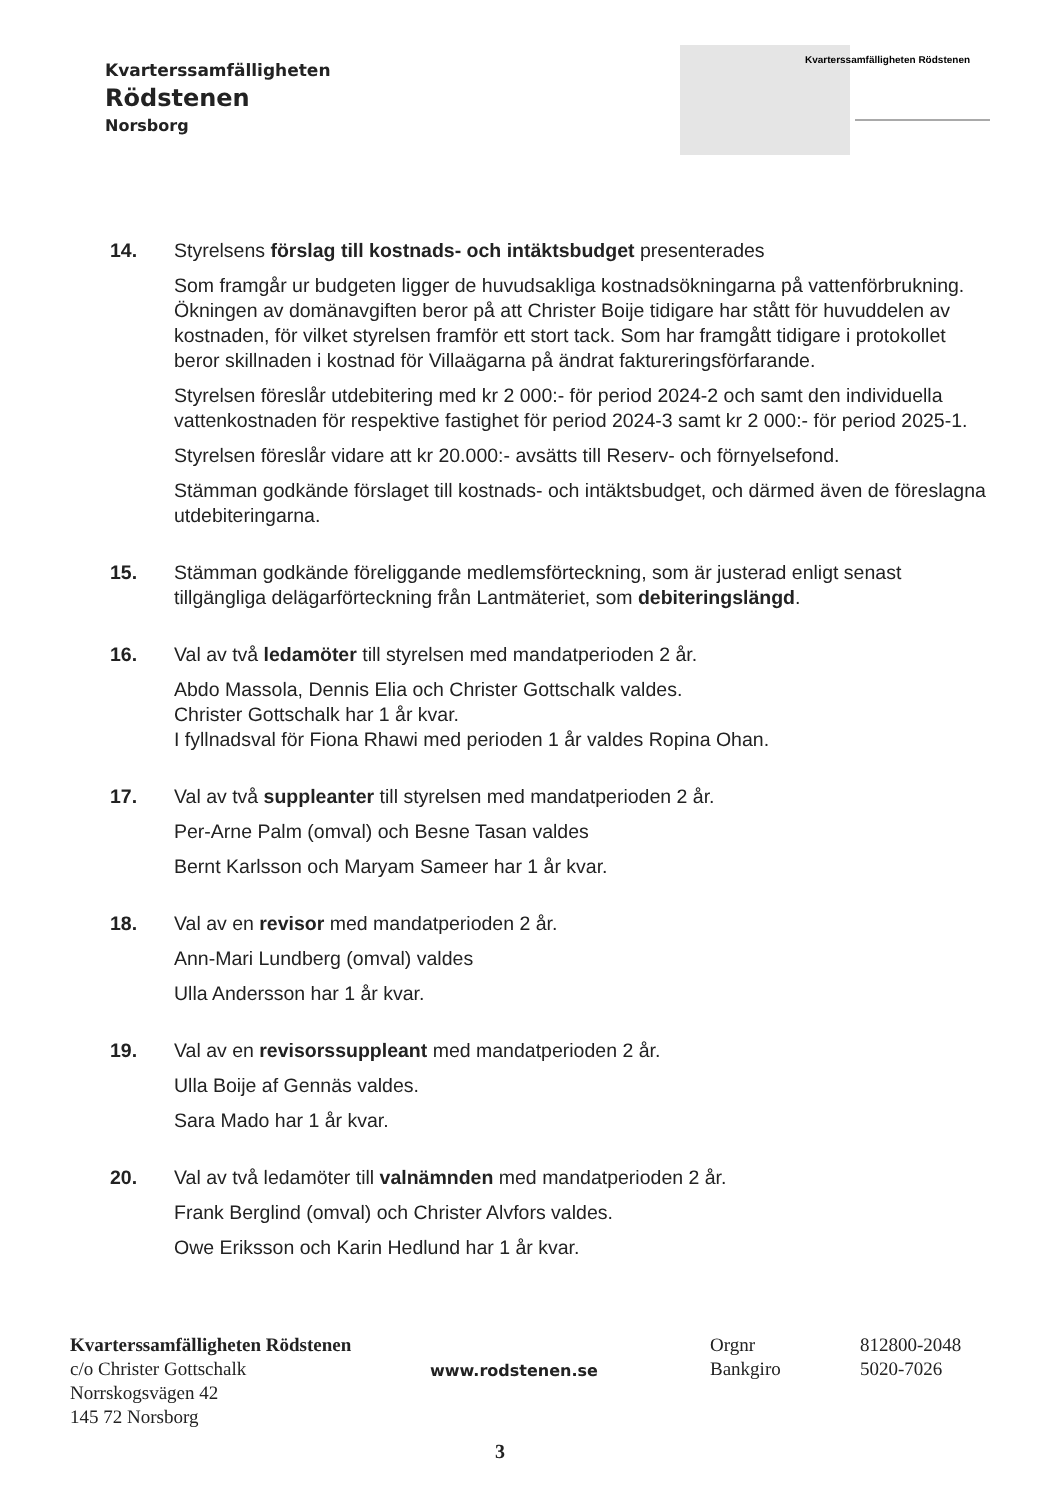Kvarterssamfälligheten
Rödstenen
Norsborg
Kvarterssamfälligheten Rödstenen
14. Styrelsens förslag till kostnads- och intäktsbudget presenterades
Som framgår ur budgeten ligger de huvudsakliga kostnadsökningarna på vattenförbrukning. Ökningen av domänavgiften beror på att Christer Boije tidigare har stått för huvuddelen av kostnaden, för vilket styrelsen framför ett stort tack. Som har framgått tidigare i protokollet beror skillnaden i kostnad för Villaägarna på ändrat faktureringsförfarande.
Styrelsen föreslår utdebitering med kr 2 000:- för period 2024-2 och samt den individuella vattenkostnaden för respektive fastighet för period 2024-3 samt kr 2 000:- för period 2025-1.
Styrelsen föreslår vidare att kr 20.000:- avsätts till Reserv- och förnyelsefond.
Stämman godkände förslaget till kostnads- och intäktsbudget, och därmed även de föreslagna utdebiteringarna.
15. Stämman godkände föreliggande medlemsförteckning, som är justerad enligt senast tillgängliga delägarförteckning från Lantmäteriet, som debiteringslängd.
16. Val av två ledamöter till styrelsen med mandatperioden 2 år.
Abdo Massola, Dennis Elia och Christer Gottschalk valdes.
Christer Gottschalk har 1 år kvar.
I fyllnadsval för Fiona Rhawi med perioden 1 år valdes Ropina Ohan.
17. Val av två suppleanter till styrelsen med mandatperioden 2 år.
Per-Arne Palm (omval) och Besne Tasan valdes
Bernt Karlsson och Maryam Sameer har 1 år kvar.
18. Val av en revisor med mandatperioden 2 år.
Ann-Mari Lundberg (omval) valdes
Ulla Andersson har 1 år kvar.
19. Val av en revisorssuppleant med mandatperioden 2 år.
Ulla Boije af Gennäs valdes.
Sara Mado har 1 år kvar.
20. Val av två ledamöter till valnämnden med mandatperioden 2 år.
Frank Berglind (omval) och Christer Alvfors valdes.
Owe Eriksson och Karin Hedlund har 1 år kvar.
Kvarterssamfälligheten Rödstenen
c/o Christer Gottschalk
Norrskogsvägen 42
145 72 Norsborg
www.rodstenen.se
Orgnr
Bankgiro
812800-2048
5020-7026
3